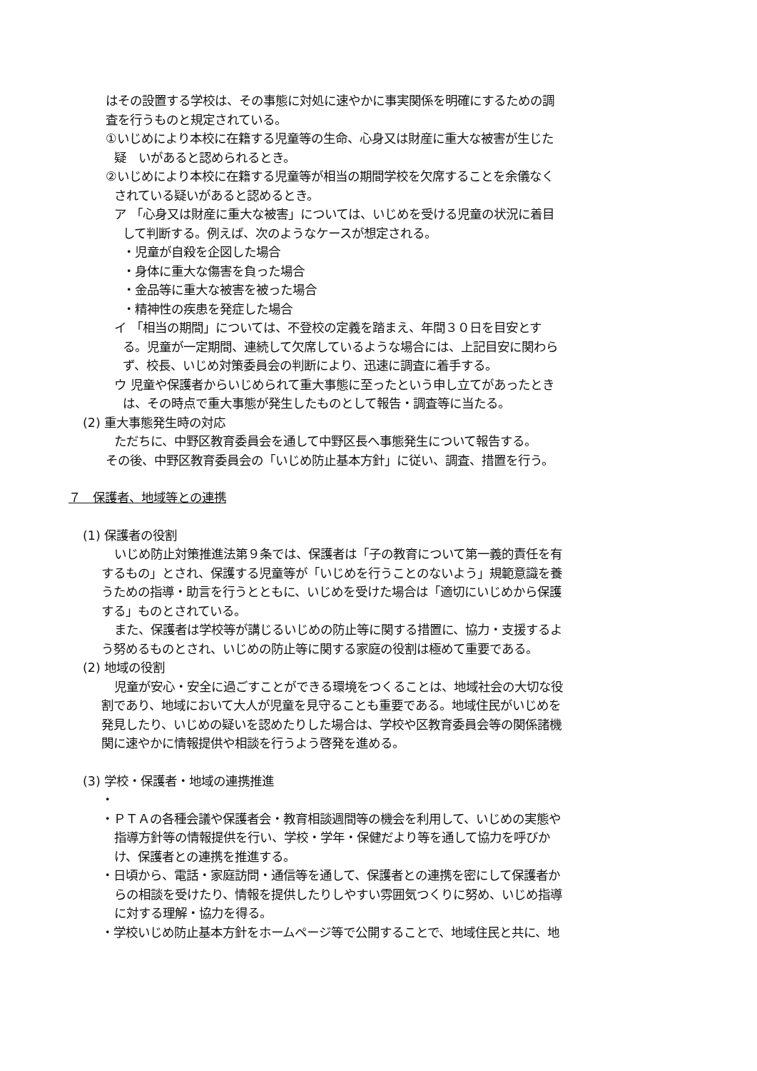はその設置する学校は、その事態に対処に速やかに事実関係を明確にするための調
査を行うものと規定されている。
①いじめにより本校に在籍する児童等の生命、心身又は財産に重大な被害が生じた
疑　いがあると認められるとき。
②いじめにより本校に在籍する児童等が相当の期間学校を欠席することを余儀なく
されている疑いがあると認めるとき。
ア 「心身又は財産に重大な被害」については、いじめを受ける児童の状況に着目
して判断する。例えば、次のようなケースが想定される。
・児童が自殺を企図した場合
・身体に重大な傷害を負った場合
・金品等に重大な被害を被った場合
・精神性の疾患を発症した場合
イ 「相当の期間」については、不登校の定義を踏まえ、年間３０日を目安とす
る。児童が一定期間、連続して欠席しているような場合には、上記目安に関わら
ず、校長、いじめ対策委員会の判断により、迅速に調査に着手する。
ウ 児童や保護者からいじめられて重大事態に至ったという申し立てがあったとき
は、その時点で重大事態が発生したものとして報告・調査等に当たる。
(2) 重大事態発生時の対応
ただちに、中野区教育委員会を通して中野区長へ事態発生について報告する。
その後、中野区教育委員会の「いじめ防止基本方針」に従い、調査、措置を行う。
７　保護者、地域等との連携
(1) 保護者の役割
いじめ防止対策推進法第９条では、保護者は「子の教育について第一義的責任を有
するもの」とされ、保護する児童等が「いじめを行うことのないよう」規範意識を養
うための指導・助言を行うとともに、いじめを受けた場合は「適切にいじめから保護
する」ものとされている。
また、保護者は学校等が講じるいじめの防止等に関する措置に、協力・支援するよ
う努めるものとされ、いじめの防止等に関する家庭の役割は極めて重要である。
(2) 地域の役割
児童が安心・安全に過ごすことができる環境をつくることは、地域社会の大切な役
割であり、地域において大人が児童を見守ることも重要である。地域住民がいじめを
発見したり、いじめの疑いを認めたりした場合は、学校や区教育委員会等の関係諸機
関に速やかに情報提供や相談を行うよう啓発を進める。
(3) 学校・保護者・地域の連携推進
・
・ＰＴＡの各種会議や保護者会・教育相談週間等の機会を利用して、いじめの実態や
指導方針等の情報提供を行い、学校・学年・保健だより等を通して協力を呼びか
け、保護者との連携を推進する。
・日頃から、電話・家庭訪問・通信等を通して、保護者との連携を密にして保護者か
らの相談を受けたり、情報を提供したりしやすい雰囲気つくりに努め、いじめ指導
に対する理解・協力を得る。
・学校いじめ防止基本方針をホームページ等で公開することで、地域住民と共に、地